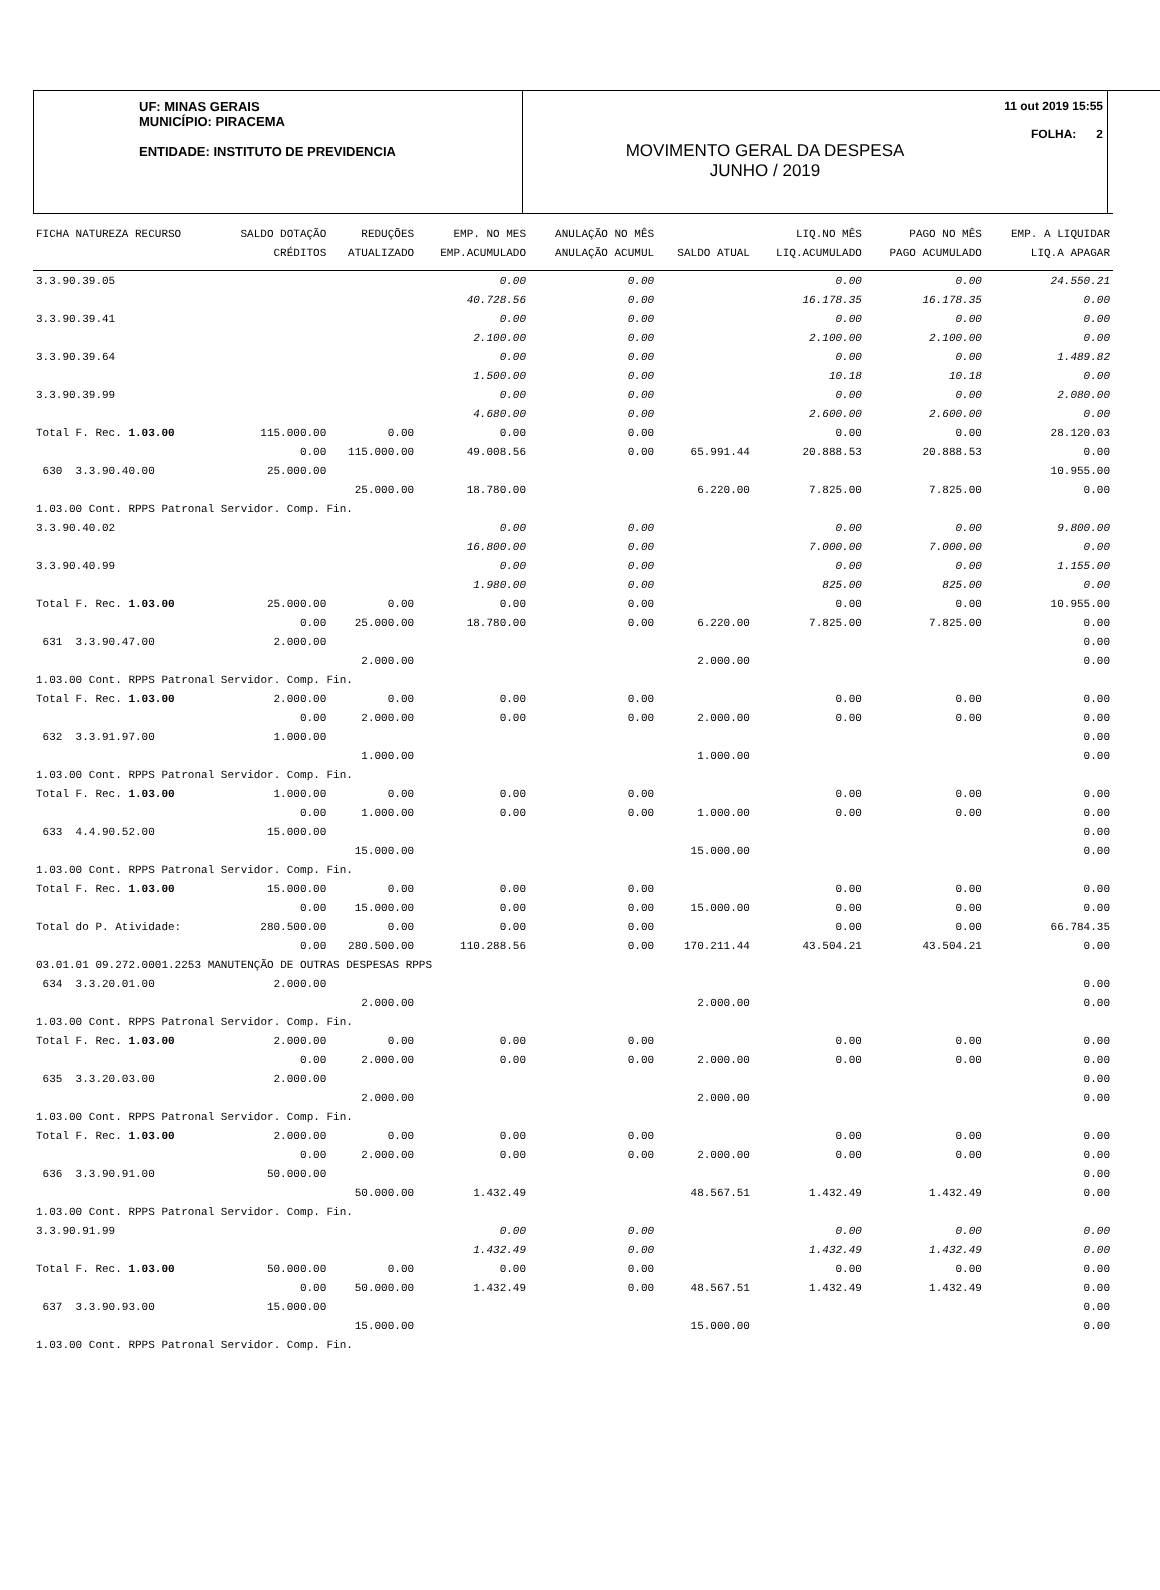UF: MINAS GERAIS
MUNICÍPIO: PIRACEMA
ENTIDADE: INSTITUTO DE PREVIDENCIA
11 out 2019 15:55
FOLHA: 2
MOVIMENTO GERAL DA DESPESA
JUNHO / 2019
| FICHA NATUREZA RECURSO | SALDO DOTAÇÃO | REDUÇÕES | EMP. NO MES | ANULAÇÃO NO MÊS | | LIQ.NO MÊS | PAGO NO MÊS | EMP. A LIQUIDAR |
| --- | --- | --- | --- | --- | --- | --- | --- | --- |
| | CRÉDITOS | ATUALIZADO | EMP.ACUMULADO | ANULAÇÃO ACUMUL | SALDO ATUAL | LIQ.ACUMULADO | PAGO ACUMULADO | LIQ.A APAGAR |
| 3.3.90.39.05 | | | 0.00 | 0.00 | | 0.00 | 0.00 | 24.550.21 |
| | | | 40.728.56 | 0.00 | | 16.178.35 | 16.178.35 | 0.00 |
| 3.3.90.39.41 | | | 0.00 | 0.00 | | 0.00 | 0.00 | 0.00 |
| | | | 2.100.00 | 0.00 | | 2.100.00 | 2.100.00 | 0.00 |
| 3.3.90.39.64 | | | 0.00 | 0.00 | | 0.00 | 0.00 | 1.489.82 |
| | | | 1.500.00 | 0.00 | | 10.18 | 10.18 | 0.00 |
| 3.3.90.39.99 | | | 0.00 | 0.00 | | 0.00 | 0.00 | 2.080.00 |
| | | | 4.680.00 | 0.00 | | 2.600.00 | 2.600.00 | 0.00 |
| Total F. Rec. 1.03.00 | 115.000.00 | 0.00 | 0.00 | 0.00 | | 0.00 | 0.00 | 28.120.03 |
| | 0.00 | 115.000.00 | 49.008.56 | 0.00 | 65.991.44 | 20.888.53 | 20.888.53 | 0.00 |
| 630 3.3.90.40.00 | 25.000.00 | | | | | | | 10.955.00 |
| | | 25.000.00 | 18.780.00 | | 6.220.00 | 7.825.00 | 7.825.00 | 0.00 |
| 1.03.00 Cont. RPPS Patronal Servidor. Comp. Fin. | | | | | | | | |
| 3.3.90.40.02 | | | 0.00 | 0.00 | | 0.00 | 0.00 | 9.800.00 |
| | | | 16.800.00 | 0.00 | | 7.000.00 | 7.000.00 | 0.00 |
| 3.3.90.40.99 | | | 0.00 | 0.00 | | 0.00 | 0.00 | 1.155.00 |
| | | | 1.980.00 | 0.00 | | 825.00 | 825.00 | 0.00 |
| Total F. Rec. 1.03.00 | 25.000.00 | 0.00 | 0.00 | 0.00 | | 0.00 | 0.00 | 10.955.00 |
| | 0.00 | 25.000.00 | 18.780.00 | 0.00 | 6.220.00 | 7.825.00 | 7.825.00 | 0.00 |
| 631 3.3.90.47.00 | 2.000.00 | | | | | | | 0.00 |
| | | 2.000.00 | | | 2.000.00 | | | 0.00 |
| 1.03.00 Cont. RPPS Patronal Servidor. Comp. Fin. | | | | | | | | |
| Total F. Rec. 1.03.00 | 2.000.00 | 0.00 | 0.00 | 0.00 | | 0.00 | 0.00 | 0.00 |
| | 0.00 | 2.000.00 | 0.00 | 0.00 | 2.000.00 | 0.00 | 0.00 | 0.00 |
| 632 3.3.91.97.00 | 1.000.00 | | | | | | | 0.00 |
| | | 1.000.00 | | | 1.000.00 | | | 0.00 |
| 1.03.00 Cont. RPPS Patronal Servidor. Comp. Fin. | | | | | | | | |
| Total F. Rec. 1.03.00 | 1.000.00 | 0.00 | 0.00 | 0.00 | | 0.00 | 0.00 | 0.00 |
| | 0.00 | 1.000.00 | 0.00 | 0.00 | 1.000.00 | 0.00 | 0.00 | 0.00 |
| 633 4.4.90.52.00 | 15.000.00 | | | | | | | 0.00 |
| | | 15.000.00 | | | 15.000.00 | | | 0.00 |
| 1.03.00 Cont. RPPS Patronal Servidor. Comp. Fin. | | | | | | | | |
| Total F. Rec. 1.03.00 | 15.000.00 | 0.00 | 0.00 | 0.00 | | 0.00 | 0.00 | 0.00 |
| | 0.00 | 15.000.00 | 0.00 | 0.00 | 15.000.00 | 0.00 | 0.00 | 0.00 |
| Total do P. Atividade: | 280.500.00 | 0.00 | 0.00 | 0.00 | | 0.00 | 0.00 | 66.784.35 |
| | 0.00 | 280.500.00 | 110.288.56 | 0.00 | 170.211.44 | 43.504.21 | 43.504.21 | 0.00 |
| 03.01.01 09.272.0001.2253 MANUTENÇÃO DE OUTRAS DESPESAS RPPS | | | | | | | | |
| 634 3.3.20.01.00 | 2.000.00 | | | | | | | 0.00 |
| | | 2.000.00 | | | 2.000.00 | | | 0.00 |
| 1.03.00 Cont. RPPS Patronal Servidor. Comp. Fin. | | | | | | | | |
| Total F. Rec. 1.03.00 | 2.000.00 | 0.00 | 0.00 | 0.00 | | 0.00 | 0.00 | 0.00 |
| | 0.00 | 2.000.00 | 0.00 | 0.00 | 2.000.00 | 0.00 | 0.00 | 0.00 |
| 635 3.3.20.03.00 | 2.000.00 | | | | | | | 0.00 |
| | | 2.000.00 | | | 2.000.00 | | | 0.00 |
| 1.03.00 Cont. RPPS Patronal Servidor. Comp. Fin. | | | | | | | | |
| Total F. Rec. 1.03.00 | 2.000.00 | 0.00 | 0.00 | 0.00 | | 0.00 | 0.00 | 0.00 |
| | 0.00 | 2.000.00 | 0.00 | 0.00 | 2.000.00 | 0.00 | 0.00 | 0.00 |
| 636 3.3.90.91.00 | 50.000.00 | | | | | | | 0.00 |
| | | 50.000.00 | 1.432.49 | | 48.567.51 | 1.432.49 | 1.432.49 | 0.00 |
| 1.03.00 Cont. RPPS Patronal Servidor. Comp. Fin. | | | | | | | | |
| 3.3.90.91.99 | | | 0.00 | 0.00 | | 0.00 | 0.00 | 0.00 |
| | | | 1.432.49 | 0.00 | | 1.432.49 | 1.432.49 | 0.00 |
| Total F. Rec. 1.03.00 | 50.000.00 | 0.00 | 0.00 | 0.00 | | 0.00 | 0.00 | 0.00 |
| | 0.00 | 50.000.00 | 1.432.49 | 0.00 | 48.567.51 | 1.432.49 | 1.432.49 | 0.00 |
| 637 3.3.90.93.00 | 15.000.00 | | | | | | | 0.00 |
| | | 15.000.00 | | | 15.000.00 | | | 0.00 |
| 1.03.00 Cont. RPPS Patronal Servidor. Comp. Fin. | | | | | | | | |